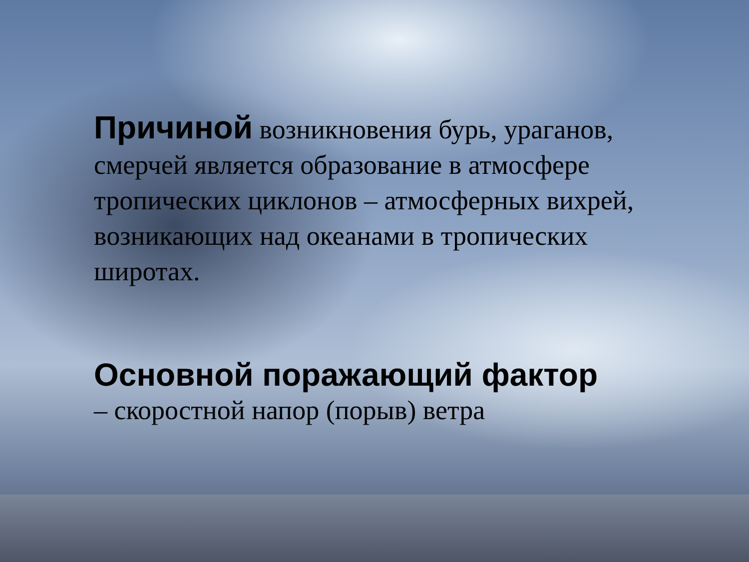Причиной возникновения бурь, ураганов, смерчей является образование в атмосфере тропических циклонов – атмосферных вихрей, возникающих над океанами в тропических широтах.
Основной поражающий фактор
– скоростной напор (порыв) ветра